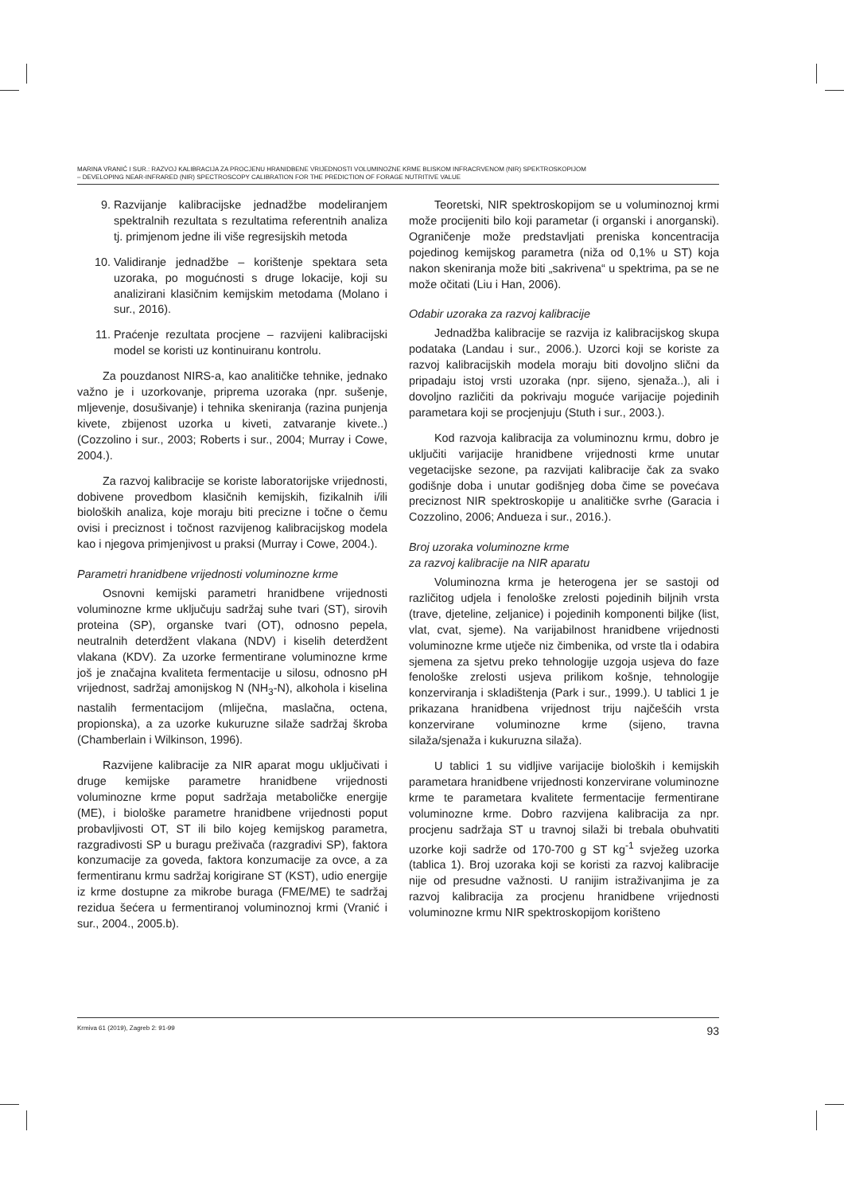MARINA VRANIĆ I SUR.: RAZVOJ KALIBRACIJA ZA PROCJENU HRANIDBENE VRIJEDNOSTI VOLUMINOZNE KRME BLISKOM INFRACRVENOM (NIR) SPEKTROSKOPIJOM
– DEVELOPING NEAR-INFRARED (NIR) SPECTROSCOPY CALIBRATION FOR THE PREDICTION OF FORAGE NUTRITIVE VALUE
9. Razvijanje kalibracijske jednadžbe modeliranjem spektralnih rezultata s rezultatima referentnih analiza tj. primjenom jedne ili više regresijskih metoda
10. Validiranje jednadžbe – korištenje spektara seta uzoraka, po mogućnosti s druge lokacije, koji su analizirani klasičnim kemijskim metodama (Molano i sur., 2016).
11. Praćenje rezultata procjene – razvijeni kalibracijski model se koristi uz kontinuiranu kontrolu.
Za pouzdanost NIRS-a, kao analitičke tehnike, jednako važno je i uzorkovanje, priprema uzoraka (npr. sušenje, mljevenje, dosušivanje) i tehnika skeniranja (razina punjenja kivete, zbijenost uzorka u kiveti, zatvaranje kivete..) (Cozzolino i sur., 2003; Roberts i sur., 2004; Murray i Cowe, 2004.).
Za razvoj kalibracije se koriste laboratorijske vrijednosti, dobivene provedbom klasičnih kemijskih, fizikalnih i/ili bioloških analiza, koje moraju biti precizne i točne o čemu ovisi i preciznost i točnost razvijenog kalibracijskog modela kao i njegova primjenjivost u praksi (Murray i Cowe, 2004.).
Parametri hranidbene vrijednosti voluminozne krme
Osnovni kemijski parametri hranidbene vrijednosti voluminozne krme uključuju sadržaj suhe tvari (ST), sirovih proteina (SP), organske tvari (OT), odnosno pepela, neutralnih deterdžent vlakana (NDV) i kiselih deterdžent vlakana (KDV). Za uzorke fermentirane voluminozne krme još je značajna kvaliteta fermentacije u silosu, odnosno pH vrijednost, sadržaj amonijskog N (NH<sub>3</sub>-N), alkohola i kiselina nastalih fermentacijom (mliječna, maslačna, octena, propionska), a za uzorke kukuruzne silaže sadržaj škroba (Chamberlain i Wilkinson, 1996).
Razvijene kalibracije za NIR aparat mogu uključivati i druge kemijske parametre hranidbene vrijednosti voluminozne krme poput sadržaja metaboličke energije (ME), i biološke parametre hranidbene vrijednosti poput probavljivosti OT, ST ili bilo kojeg kemijskog parametra, razgradivosti SP u buragu preživača (razgradivi SP), faktora konzumacije za goveda, faktora konzumacije za ovce, a za fermentiranu krmu sadržaj korigirane ST (KST), udio energije iz krme dostupne za mikrobe buraga (FME/ME) te sadržaj rezidua šećera u fermentiranoj voluminoznoj krmi (Vranić i sur., 2004., 2005.b).
Teoretski, NIR spektroskopijom se u voluminoznoj krmi može procijeniti bilo koji parametar (i organski i anorganski). Ograničenje može predstavljati preniska koncentracija pojedinog kemijskog parametra (niža od 0,1% u ST) koja nakon skeniranja može biti „sakrivena“ u spektrima, pa se ne može očitati (Liu i Han, 2006).
Odabir uzoraka za razvoj kalibracije
Jednadžba kalibracije se razvija iz kalibracijskog skupa podataka (Landau i sur., 2006.). Uzorci koji se koriste za razvoj kalibracijskih modela moraju biti dovoljno slični da pripadaju istoj vrsti uzoraka (npr. sijeno, sjenaža..), ali i dovoljno različiti da pokrivaju moguće varijacije pojedinih parametara koji se procjenjuju (Stuth i sur., 2003.).
Kod razvoja kalibracija za voluminoznu krmu, dobro je uključiti varijacije hranidbene vrijednosti krme unutar vegetacijske sezone, pa razvijati kalibracije čak za svako godišnje doba i unutar godišnjeg doba čime se povećava preciznost NIR spektroskopije u analitičke svrhe (Garacia i Cozzolino, 2006; Andueza i sur., 2016.).
Broj uzoraka voluminozne krme
za razvoj kalibracije na NIR aparatu
Voluminozna krma je heterogena jer se sastoji od različitog udjela i fenološke zrelosti pojedinih biljnih vrsta (trave, djeteline, zeljanice) i pojedinih komponenti biljke (list, vlat, cvat, sjeme). Na varijabilnost hranidbene vrijednosti voluminozne krme utječe niz čimbenika, od vrste tla i odabira sjemena za sjetvu preko tehnologije uzgoja usjeva do faze fenološke zrelosti usjeva prilikom košnje, tehnologije konzerviranja i skladištenja (Park i sur., 1999.). U tablici 1 je prikazana hranidbena vrijednost triju najčešćih vrsta konzervirane voluminozne krme (sijeno, travna silaža/sjenaža i kukuruzna silaža).
U tablici 1 su vidljive varijacije bioloških i kemijskih parametara hranidbene vrijednosti konzervirane voluminozne krme te parametara kvalitete fermentacije fermentirane voluminozne krme. Dobro razvijena kalibracija za npr. procjenu sadržaja ST u travnoj silaži bi trebala obuhvatiti uzorke koji sadrže od 170-700 g ST kg<sup>-1</sup> svježeg uzorka (tablica 1). Broj uzoraka koji se koristi za razvoj kalibracije nije od presudne važnosti. U ranijim istraživanjima je za razvoj kalibracija za procjenu hranidbene vrijednosti voluminozne krmu NIR spektroskopijom korišteno
Krmiva 61 (2019), Zagreb 2: 91-99 93